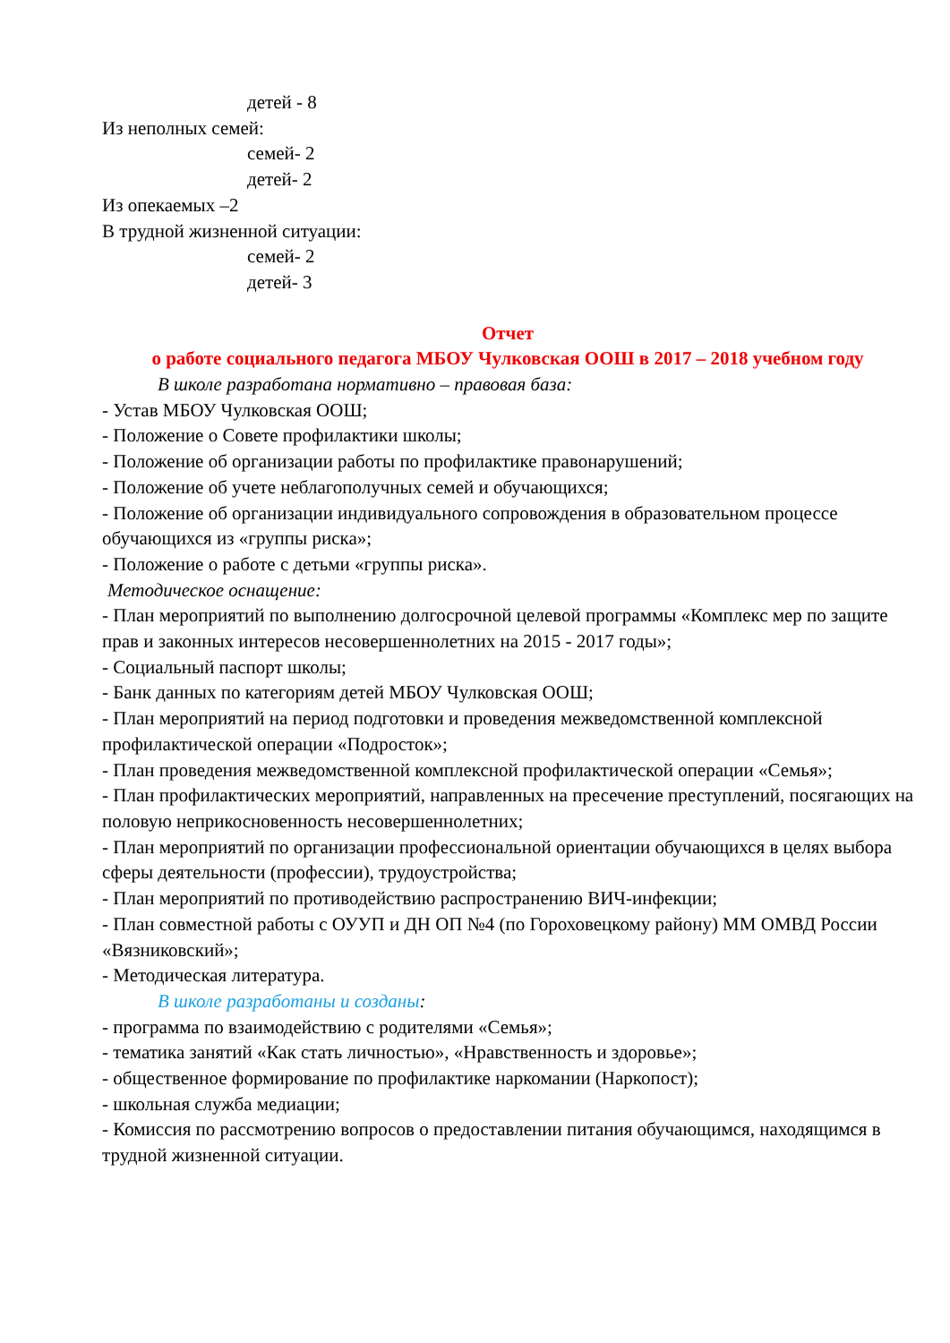детей - 8
Из неполных семей:
семей- 2
детей- 2
Из опекаемых –2
В трудной жизненной ситуации:
семей- 2
детей- 3
Отчет
о работе социального педагога МБОУ Чулковская ООШ в 2017 – 2018 учебном году
В школе разработана нормативно – правовая база:
- Устав МБОУ Чулковская ООШ;
- Положение о Совете профилактики школы;
- Положение об организации работы по профилактике правонарушений;
- Положение об учете неблагополучных семей и обучающихся;
- Положение об организации индивидуального сопровождения в образовательном процессе обучающихся из «группы риска»;
- Положение о работе с детьми «группы риска».
Методическое оснащение:
- План мероприятий по выполнению долгосрочной целевой программы «Комплекс мер по защите прав и законных интересов несовершеннолетних на 2015 - 2017 годы»;
- Социальный паспорт школы;
- Банк данных по категориям детей МБОУ Чулковская ООШ;
- План мероприятий на период подготовки и проведения межведомственной комплексной профилактической операции «Подросток»;
- План проведения межведомственной комплексной профилактической операции «Семья»;
- План профилактических мероприятий, направленных на пресечение преступлений, посягающих на половую неприкосновенность несовершеннолетних;
- План мероприятий по организации профессиональной ориентации обучающихся в целях выбора сферы деятельности (профессии), трудоустройства;
- План мероприятий по противодействию распространению ВИЧ-инфекции;
- План совместной работы с ОУУП и ДН ОП №4 (по Гороховецкому району) ММ ОМВД России «Вязниковский»;
- Методическая литература.
В школе разработаны и созданы:
- программа по взаимодействию с родителями «Семья»;
- тематика занятий «Как стать личностью», «Нравственность и здоровье»;
- общественное формирование по профилактике наркомании (Наркопост);
- школьная служба медиации;
- Комиссия по рассмотрению вопросов о предоставлении питания обучающимся, находящимся в трудной жизненной ситуации.